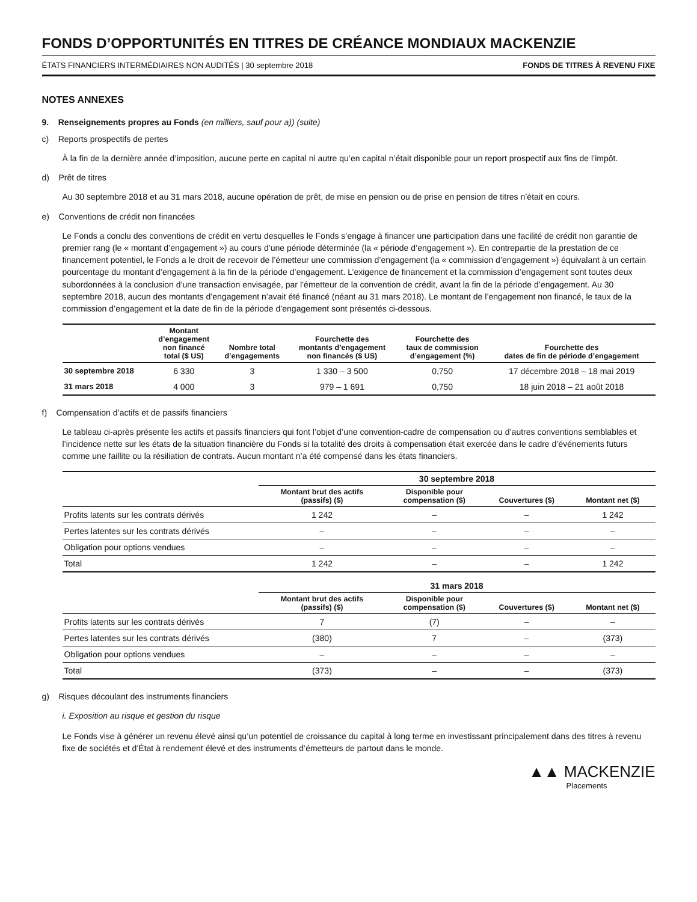FONDS D’OPPORTUNITÉS EN TITRES DE CRÉANCE MONDIAUX MACKENZIE
ÉTATS FINANCIERS INTERMÉDIAIRES NON AUDITÉS | 30 septembre 2018 FONDS DE TITRES À REVENU FIXE
NOTES ANNEXES
9. Renseignements propres au Fonds (en milliers, sauf pour a)) (suite)
c) Reports prospectifs de pertes
À la fin de la dernière année d’imposition, aucune perte en capital ni autre qu’en capital n’était disponible pour un report prospectif aux fins de l’impôt.
d) Prêt de titres
Au 30 septembre 2018 et au 31 mars 2018, aucune opération de prêt, de mise en pension ou de prise en pension de titres n’était en cours.
e) Conventions de crédit non financées
Le Fonds a conclu des conventions de crédit en vertu desquelles le Fonds s’engage à financer une participation dans une facilité de crédit non garantie de premier rang (le « montant d’engagement ») au cours d’une période déterminée (la « période d’engagement »). En contrepartie de la prestation de ce financement potentiel, le Fonds a le droit de recevoir de l’émetteur une commission d’engagement (la « commission d’engagement ») équivalant à un certain pourcentage du montant d’engagement à la fin de la période d’engagement. L’exigence de financement et la commission d’engagement sont toutes deux subordonnées à la conclusion d’une transaction envisagée, par l’émetteur de la convention de crédit, avant la fin de la période d’engagement. Au 30 septembre 2018, aucun des montants d’engagement n’avait été financé (néant au 31 mars 2018). Le montant de l’engagement non financé, le taux de la commission d’engagement et la date de fin de la période d’engagement sont présentés ci-dessous.
| | Montant d’engagement non financé total ($ US) | Nombre total d’engagements | Fourchette des montants d’engagement non financés ($ US) | Fourchette des taux de commission d’engagement (%) | Fourchette des dates de fin de période d’engagement |
| --- | --- | --- | --- | --- | --- |
| 30 septembre 2018 | 6 330 | 3 | 1 330 – 3 500 | 0,750 | 17 décembre 2018 – 18 mai 2019 |
| 31 mars 2018 | 4 000 | 3 | 979 – 1 691 | 0,750 | 18 juin 2018 – 21 août 2018 |
f) Compensation d’actifs et de passifs financiers
Le tableau ci-après présente les actifs et passifs financiers qui font l’objet d’une convention-cadre de compensation ou d’autres conventions semblables et l’incidence nette sur les états de la situation financière du Fonds si la totalité des droits à compensation était exercée dans le cadre d’événements futurs comme une faillite ou la résiliation de contrats. Aucun montant n’a été compensé dans les états financiers.
| | 30 septembre 2018 | | | |
| --- | --- | --- | --- | --- |
| | Montant brut des actifs (passifs) ($) | Disponible pour compensation ($) | Couvertures ($) | Montant net ($) |
| Profits latents sur les contrats dérivés | 1 242 | – | – | 1 242 |
| Pertes latentes sur les contrats dérivés | – | – | – | – |
| Obligation pour options vendues | – | – | – | – |
| Total | 1 242 | – | – | 1 242 |
| | 31 mars 2018 | | | |
| | Montant brut des actifs (passifs) ($) | Disponible pour compensation ($) | Couvertures ($) | Montant net ($) |
| Profits latents sur les contrats dérivés | 7 | (7) | – | – |
| Pertes latentes sur les contrats dérivés | (380) | 7 | – | (373) |
| Obligation pour options vendues | – | – | – | – |
| Total | (373) | – | – | (373) |
g) Risques découlant des instruments financiers
i. Exposition au risque et gestion du risque
Le Fonds vise à générer un revenu élevé ainsi qu’un potentiel de croissance du capital à long terme en investissant principalement dans des titres à revenu fixe de sociétés et d’État à rendement élevé et des instruments d’émetteurs de partout dans le monde.
▲▲ MACKENZIE
Placements